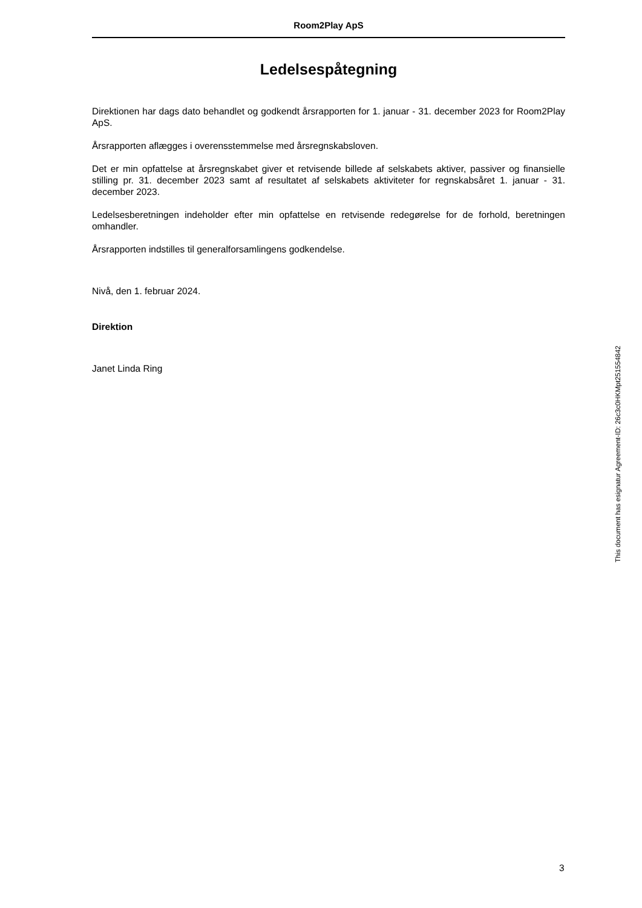Room2Play ApS
Ledelsespåtegning
Direktionen har dags dato behandlet og godkendt årsrapporten for 1. januar - 31. december 2023 for Room2Play ApS.
Årsrapporten aflægges i overensstemmelse med årsregnskabsloven.
Det er min opfattelse at årsregnskabet giver et retvisende billede af selskabets aktiver, passiver og finansielle stilling pr. 31. december 2023 samt af resultatet af selskabets aktiviteter for regnskabsåret 1. januar - 31. december 2023.
Ledelsesberetningen indeholder efter min opfattelse en retvisende redegørelse for de forhold, beretningen omhandler.
Årsrapporten indstilles til generalforsamlingens godkendelse.
Nivå, den 1. februar 2024.
Direktion
Janet Linda Ring
This document has esignatur Agreement-ID: 26c3c0HKMpt251554842
3